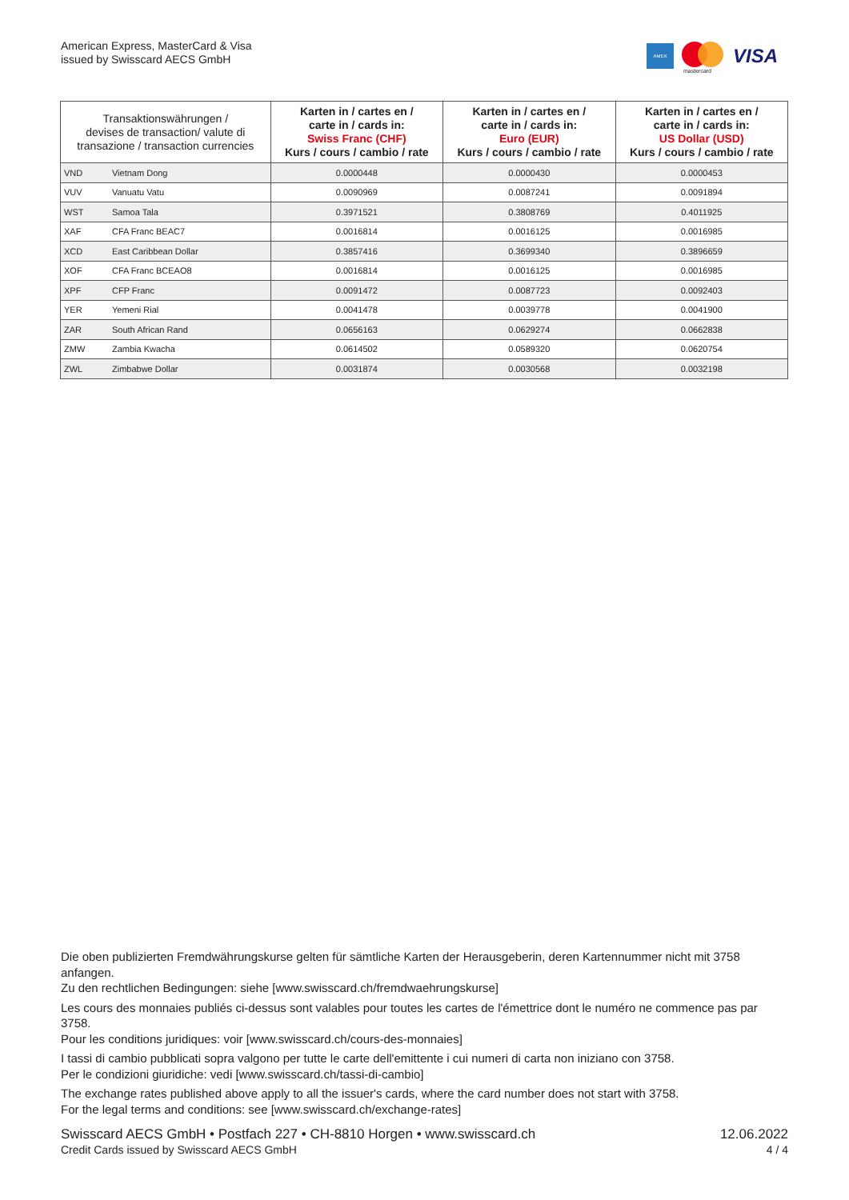American Express, MasterCard & Visa
issued by Swisscard AECS GmbH
AMEX
mastercard
VISA
| Transaktionswährungen / devises de transaction/ valute di transazione / transaction currencies | | Karten in / cartes en / carte in / cards in: Swiss Franc (CHF) Kurs / cours / cambio / rate | Karten in / cartes en / carte in / cards in: Euro (EUR) Kurs / cours / cambio / rate | Karten in / cartes en / carte in / cards in: US Dollar (USD) Kurs / cours / cambio / rate |
| --- | --- | --- | --- | --- |
| VND | Vietnam Dong | 0.0000448 | 0.0000430 | 0.0000453 |
| VUV | Vanuatu Vatu | 0.0090969 | 0.0087241 | 0.0091894 |
| WST | Samoa Tala | 0.3971521 | 0.3808769 | 0.4011925 |
| XAF | CFA Franc BEAC7 | 0.0016814 | 0.0016125 | 0.0016985 |
| XCD | East Caribbean Dollar | 0.3857416 | 0.3699340 | 0.3896659 |
| XOF | CFA Franc BCEAO8 | 0.0016814 | 0.0016125 | 0.0016985 |
| XPF | CFP Franc | 0.0091472 | 0.0087723 | 0.0092403 |
| YER | Yemeni Rial | 0.0041478 | 0.0039778 | 0.0041900 |
| ZAR | South African Rand | 0.0656163 | 0.0629274 | 0.0662838 |
| ZMW | Zambia Kwacha | 0.0614502 | 0.0589320 | 0.0620754 |
| ZWL | Zimbabwe Dollar | 0.0031874 | 0.0030568 | 0.0032198 |
Die oben publizierten Fremdwährungskurse gelten für sämtliche Karten der Herausgeberin, deren Kartennummer nicht mit 3758 anfangen.
Zu den rechtlichen Bedingungen: siehe [www.swisscard.ch/fremdwaehrungskurse]
Les cours des monnaies publiés ci-dessus sont valables pour toutes les cartes de l'émettrice dont le numéro ne commence pas par 3758.
Pour les conditions juridiques: voir [www.swisscard.ch/cours-des-monnaies]
I tassi di cambio pubblicati sopra valgono per tutte le carte dell'emittente i cui numeri di carta non iniziano con 3758.
Per le condizioni giuridiche: vedi [www.swisscard.ch/tassi-di-cambio]
The exchange rates published above apply to all the issuer's cards, where the card number does not start with 3758.
For the legal terms and conditions: see [www.swisscard.ch/exchange-rates]
Swisscard AECS GmbH • Postfach 227 • CH-8810 Horgen • www.swisscard.ch
Credit Cards issued by Swisscard AECS GmbH
12.06.2022
4 / 4